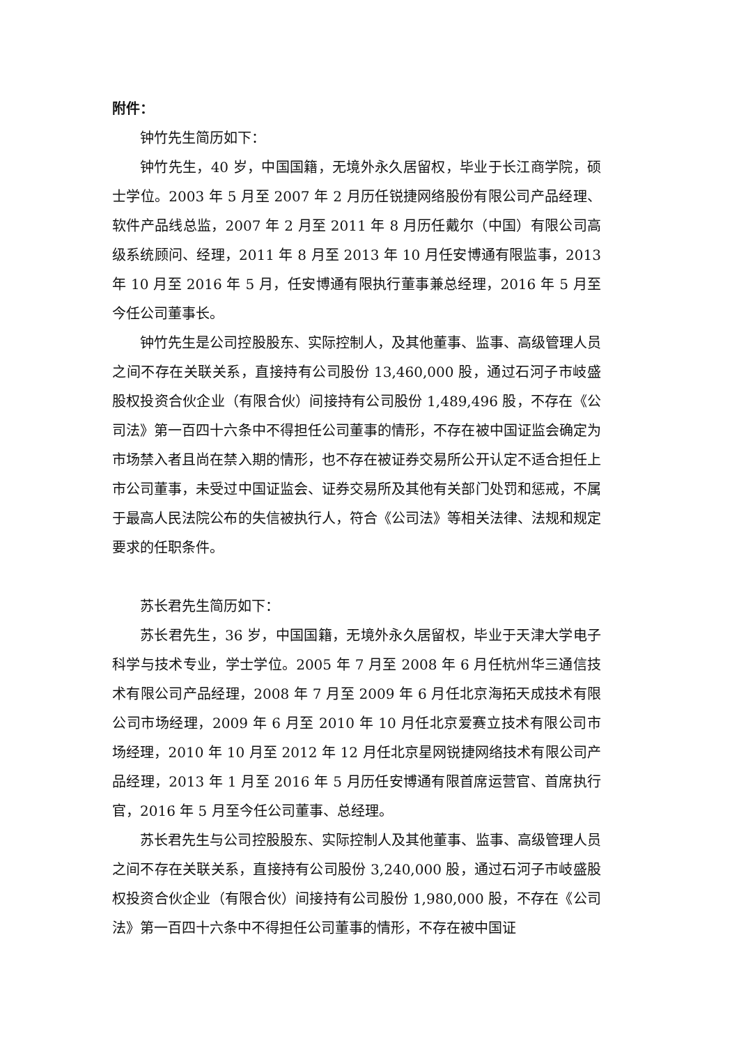附件：
钟竹先生简历如下：
钟竹先生，40 岁，中国国籍，无境外永久居留权，毕业于长江商学院，硕士学位。2003 年 5 月至 2007 年 2 月历任锐捷网络股份有限公司产品经理、软件产品线总监，2007 年 2 月至 2011 年 8 月历任戴尔（中国）有限公司高级系统顾问、经理，2011 年 8 月至 2013 年 10 月任安博通有限监事，2013 年 10 月至 2016 年 5 月，任安博通有限执行董事兼总经理，2016 年 5 月至今任公司董事长。
钟竹先生是公司控股股东、实际控制人，及其他董事、监事、高级管理人员之间不存在关联关系，直接持有公司股份 13,460,000 股，通过石河子市岐盛股权投资合伙企业（有限合伙）间接持有公司股份 1,489,496 股，不存在《公司法》第一百四十六条中不得担任公司董事的情形，不存在被中国证监会确定为市场禁入者且尚在禁入期的情形，也不存在被证券交易所公开认定不适合担任上市公司董事，未受过中国证监会、证券交易所及其他有关部门处罚和惩戒，不属于最高人民法院公布的失信被执行人，符合《公司法》等相关法律、法规和规定要求的任职条件。
苏长君先生简历如下：
苏长君先生，36 岁，中国国籍，无境外永久居留权，毕业于天津大学电子科学与技术专业，学士学位。2005 年 7 月至 2008 年 6 月任杭州华三通信技术有限公司产品经理，2008 年 7 月至 2009 年 6 月任北京海拓天成技术有限公司市场经理，2009 年 6 月至 2010 年 10 月任北京爱赛立技术有限公司市场经理，2010 年 10 月至 2012 年 12 月任北京星网锐捷网络技术有限公司产品经理，2013 年 1 月至 2016 年 5 月历任安博通有限首席运营官、首席执行官，2016 年 5 月至今任公司董事、总经理。
苏长君先生与公司控股股东、实际控制人及其他董事、监事、高级管理人员之间不存在关联关系，直接持有公司股份 3,240,000 股，通过石河子市岐盛股权投资合伙企业（有限合伙）间接持有公司股份 1,980,000 股，不存在《公司法》第一百四十六条中不得担任公司董事的情形，不存在被中国证